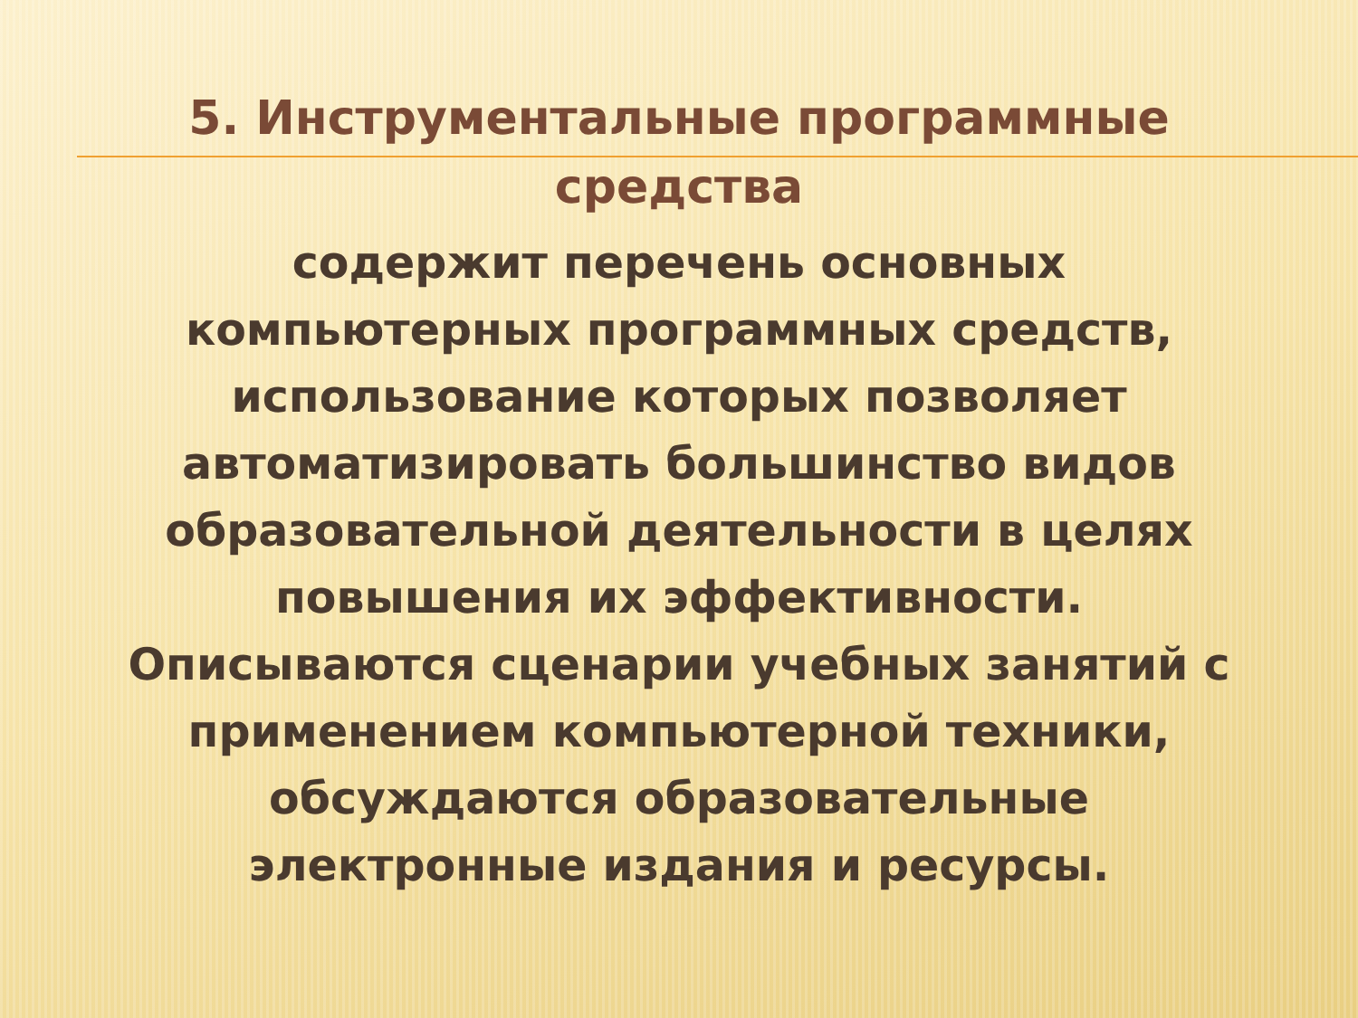5. Инструментальные программные
средства
содержит перечень основных компьютерных программных средств, использование которых позволяет автоматизировать большинство видов образовательной деятельности в целях повышения их эффективности.
Описываются сценарии учебных занятий с применением компьютерной техники, обсуждаются образовательные электронные издания и ресурсы.